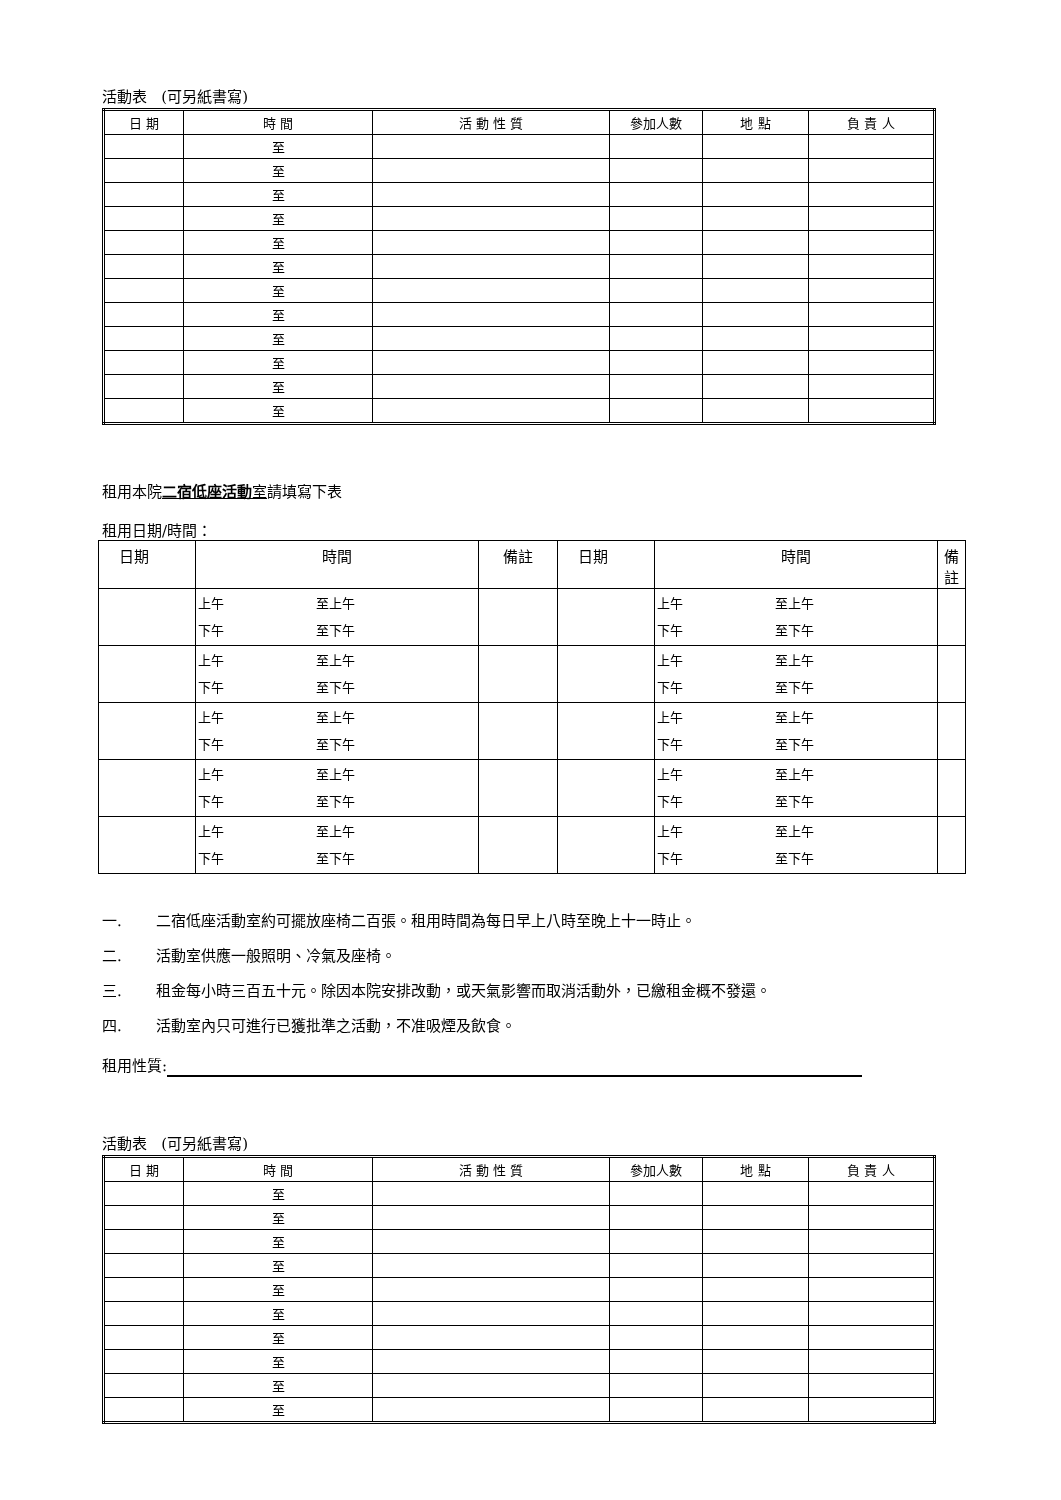活動表 (可另紙書寫)
| 日 期 | 時 間 | 活 動 性 質 | 參加人數 | 地 點 | 負 責 人 |
| --- | --- | --- | --- | --- | --- |
| | 至 | | | | |
| | 至 | | | | |
| | 至 | | | | |
| | 至 | | | | |
| | 至 | | | | |
| | 至 | | | | |
| | 至 | | | | |
| | 至 | | | | |
| | 至 | | | | |
| | 至 | | | | |
| | 至 | | | | |
| | 至 | | | | |
租用本院二宿低座活動室請填寫下表
租用日期/時間：
| 日期 | 時間 | 備註 | 日期 | 時間 | 備註 |
| --- | --- | --- | --- | --- | --- |
| | 上午 至上午 下午 至下午 | | | 上午 至上午 下午 至下午 | |
| | 上午 至上午 下午 至下午 | | | 上午 至上午 下午 至下午 | |
| | 上午 至上午 下午 至下午 | | | 上午 至上午 下午 至下午 | |
| | 上午 至上午 下午 至下午 | | | 上午 至上午 下午 至下午 | |
| | 上午 至上午 下午 至下午 | | | 上午 至上午 下午 至下午 | |
一. 二宿低座活動室約可擺放座椅二百張。租用時間為每日早上八時至晚上十一時止。
二. 活動室供應一般照明、冷氣及座椅。
三. 租金每小時三百五十元。除因本院安排改動，或天氣影響而取消活動外，已繳租金概不發還。
四. 活動室內只可進行已獲批準之活動，不准吸煙及飲食。
租用性質:
活動表 (可另紙書寫)
| 日 期 | 時 間 | 活 動 性 質 | 參加人數 | 地 點 | 負 責 人 |
| --- | --- | --- | --- | --- | --- |
| | 至 | | | | |
| | 至 | | | | |
| | 至 | | | | |
| | 至 | | | | |
| | 至 | | | | |
| | 至 | | | | |
| | 至 | | | | |
| | 至 | | | | |
| | 至 | | | | |
| | 至 | | | | |